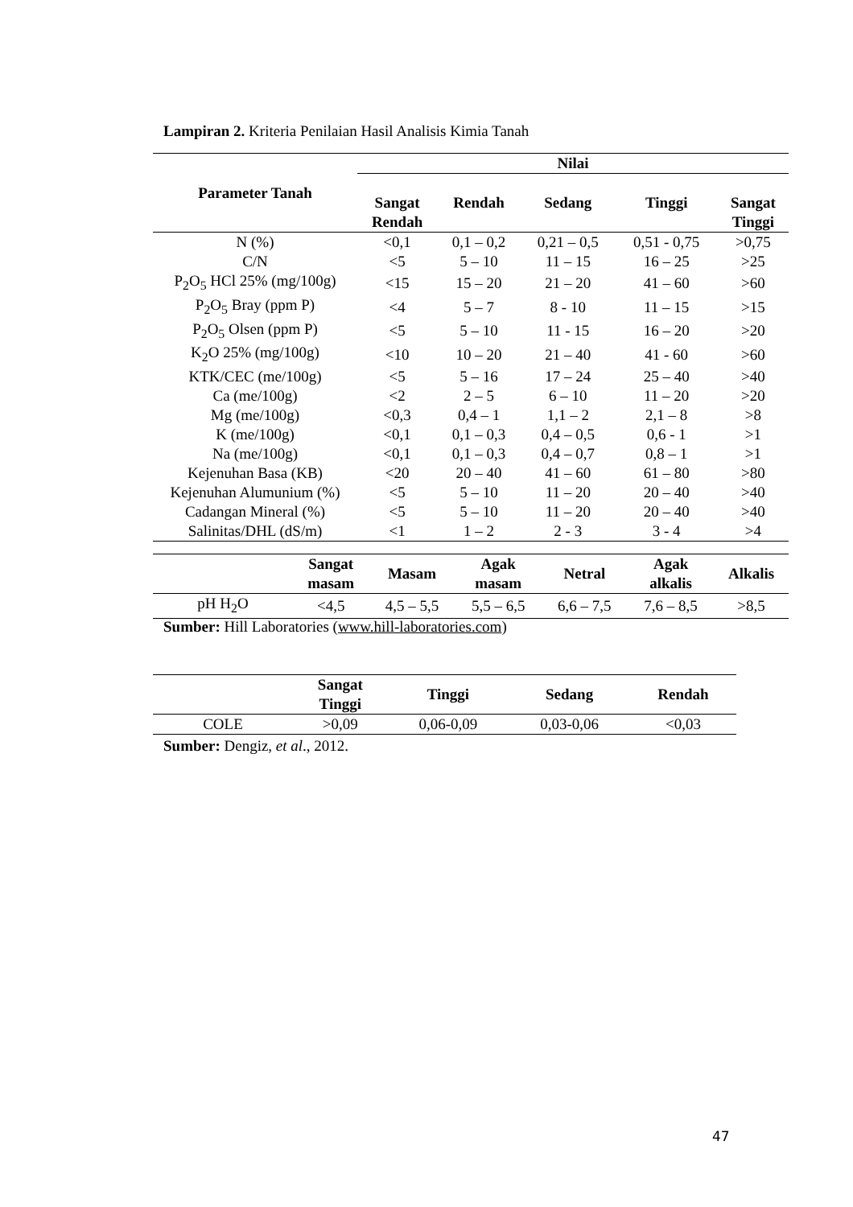Lampiran 2. Kriteria Penilaian Hasil Analisis Kimia Tanah
| Parameter Tanah | Nilai | | | | |
| --- | --- | --- | --- | --- | --- |
| | Sangat Rendah | Rendah | Sedang | Tinggi | Sangat Tinggi |
| N (%) | <0,1 | 0,1 – 0,2 | 0,21 – 0,5 | 0,51 - 0,75 | >0,75 |
| C/N | <5 | 5 – 10 | 11 – 15 | 16 – 25 | >25 |
| P<sub>2</sub>O<sub>5</sub> HCl 25% (mg/100g) | <15 | 15 – 20 | 21 – 20 | 41 – 60 | >60 |
| P<sub>2</sub>O<sub>5</sub> Bray (ppm P) | <4 | 5 – 7 | 8 - 10 | 11 – 15 | >15 |
| P<sub>2</sub>O<sub>5</sub> Olsen (ppm P) | <5 | 5 – 10 | 11 - 15 | 16 – 20 | >20 |
| K<sub>2</sub>O 25% (mg/100g) | <10 | 10 – 20 | 21 – 40 | 41 - 60 | >60 |
| KTK/CEC (me/100g) | <5 | 5 – 16 | 17 – 24 | 25 – 40 | >40 |
| Ca (me/100g) | <2 | 2 – 5 | 6 – 10 | 11 – 20 | >20 |
| Mg (me/100g) | <0,3 | 0,4 – 1 | 1,1 – 2 | 2,1 – 8 | >8 |
| K (me/100g) | <0,1 | 0,1 – 0,3 | 0,4 – 0,5 | 0,6 - 1 | >1 |
| Na (me/100g) | <0,1 | 0,1 – 0,3 | 0,4 – 0,7 | 0,8 – 1 | >1 |
| Kejenuhan Basa (KB) | <20 | 20 – 40 | 41 – 60 | 61 – 80 | >80 |
| Kejenuhan Alumunium (%) | <5 | 5 – 10 | 11 – 20 | 20 – 40 | >40 |
| Cadangan Mineral (%) | <5 | 5 – 10 | 11 – 20 | 20 – 40 | >40 |
| Salinitas/DHL (dS/m) | <1 | 1 – 2 | 2 - 3 | 3 - 4 | >4 |
| | Sangat masam | Masam | Agak masam | Netral | Agak alkalis | Alkalis |
| --- | --- | --- | --- | --- | --- | --- |
| pH H<sub>2</sub>O | <4,5 | 4,5 – 5,5 | 5,5 – 6,5 | 6,6 – 7,5 | 7,6 – 8,5 | >8,5 |
Sumber: Hill Laboratories (www.hill-laboratories.com)
| | Sangat Tinggi | Tinggi | Sedang | Rendah |
| --- | --- | --- | --- | --- |
| COLE | >0,09 | 0,06-0,09 | 0,03-0,06 | <0,03 |
Sumber: Dengiz, et al., 2012.
47